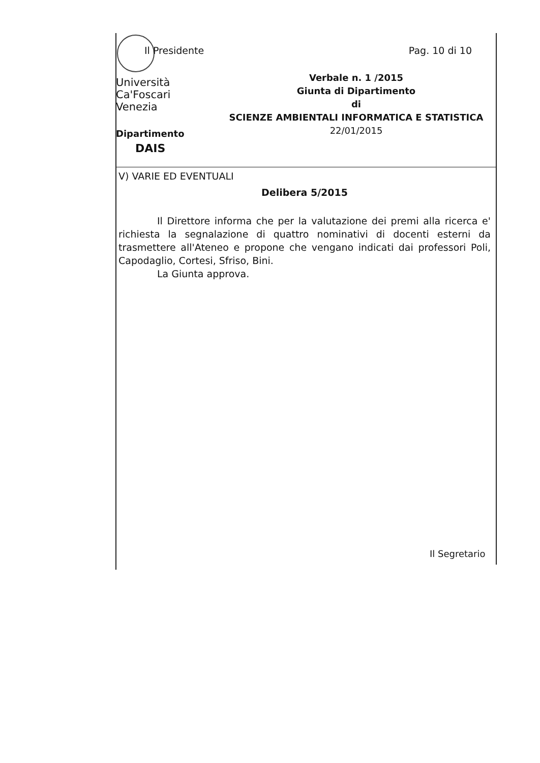Il Presidente Pag. 10 di 10
Università
Ca'Foscari
Venezia
Verbale n. 1 /2015
Giunta di Dipartimento
di
SCIENZE AMBIENTALI INFORMATICA E STATISTICA
22/01/2015
Dipartimento
DAIS
V) VARIE ED EVENTUALI
Delibera 5/2015
Il Direttore informa che per la valutazione dei premi alla ricerca e' richiesta la segnalazione di quattro nominativi di docenti esterni da trasmettere all'Ateneo e propone che vengano indicati dai professori Poli, Capodaglio, Cortesi, Sfriso, Bini.
La Giunta approva.
Il Segretario